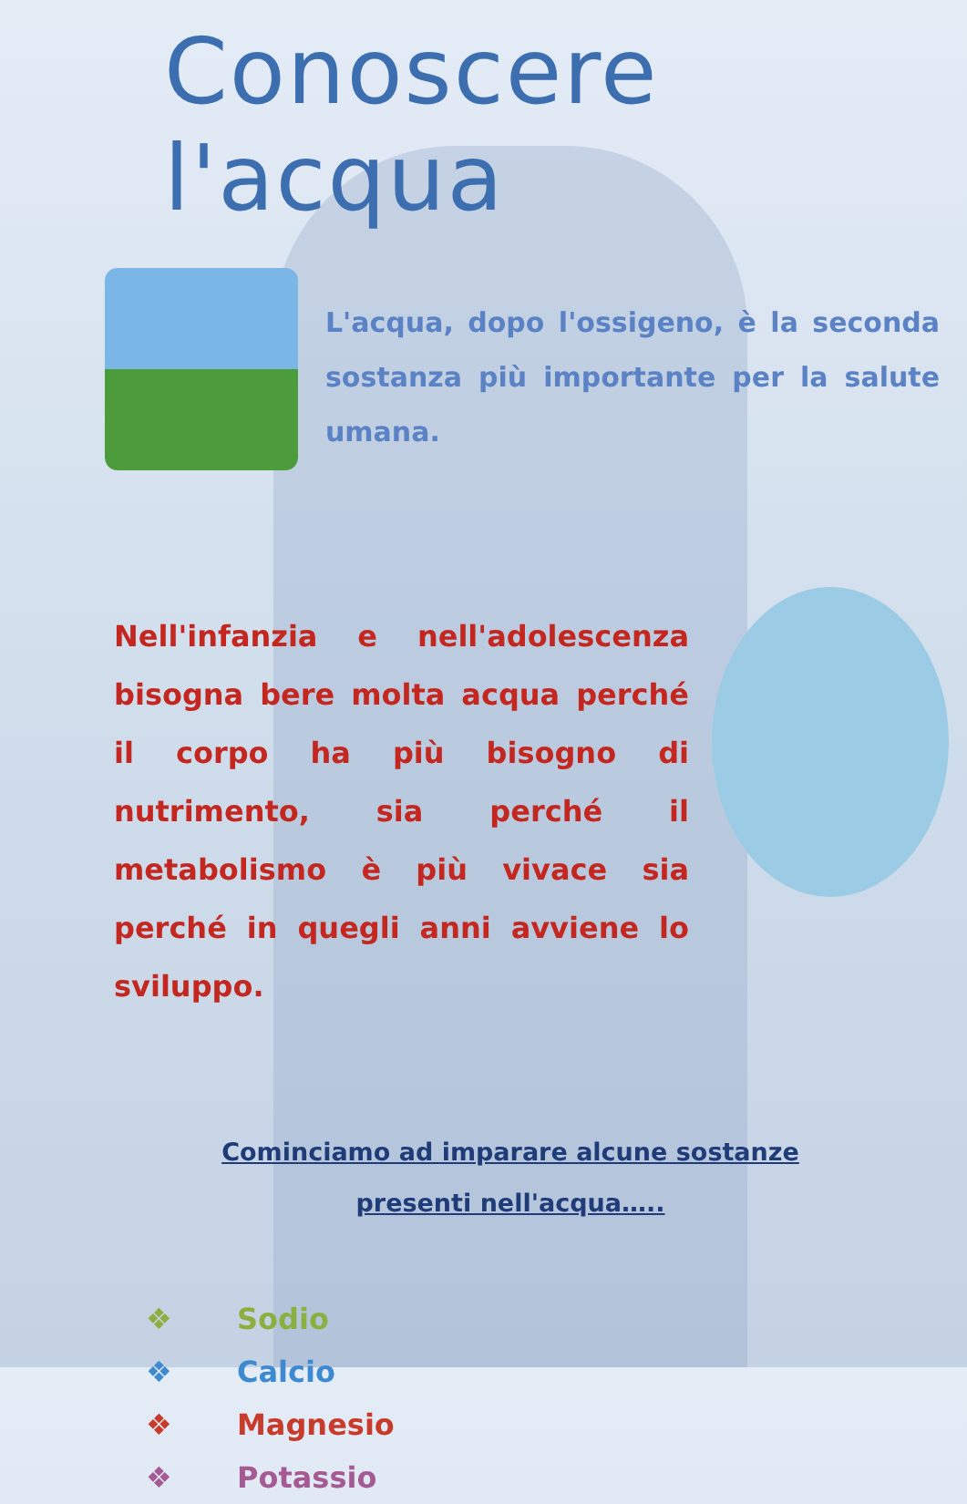Conoscere l'acqua
L'acqua, dopo l'ossigeno, è la seconda sostanza più importante per la salute umana.
Nell'infanzia e nell'adolescenza bisogna bere molta acqua perché il corpo ha più bisogno di nutrimento, sia perché il metabolismo è più vivace sia perché in quegli anni avviene lo sviluppo.
Cominciamo ad imparare alcune sostanze presenti nell'acqua…..
❖ Sodio
❖ Calcio
❖ Magnesio
❖ Potassio